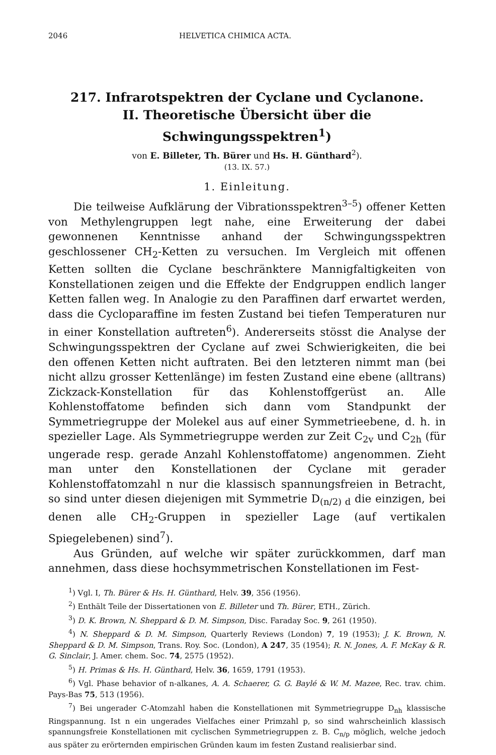2046 HELVETICA CHIMICA ACTA.
217. Infrarotspektren der Cyclane und Cyclanone.
II. Theoretische Übersicht über die Schwingungsspektren<sup>1</sup>)
von E. Billeter, Th. Bürer und Hs. H. Günthard<sup>2</sup>).
(13. IX. 57.)
1. Einleitung.
Die teilweise Aufklärung der Vibrationsspektren<sup>3–5</sup>) offener Ketten von Methylengruppen legt nahe, eine Erweiterung der dabei gewonnenen Kenntnisse anhand der Schwingungsspektren geschlossener CH<sub>2</sub>-Ketten zu versuchen. Im Vergleich mit offenen Ketten sollten die Cyclane beschränktere Mannigfaltigkeiten von Konstellationen zeigen und die Effekte der Endgruppen endlich langer Ketten fallen weg. In Analogie zu den Paraffinen darf erwartet werden, dass die Cycloparaffine im festen Zustand bei tiefen Temperaturen nur in einer Konstellation auftreten<sup>6</sup>). Andererseits stösst die Analyse der Schwingungsspektren der Cyclane auf zwei Schwierigkeiten, die bei den offenen Ketten nicht auftraten. Bei den letzteren nimmt man (bei nicht allzu grosser Kettenlänge) im festen Zustand eine ebene (alltrans) Zickzack-Konstellation für das Kohlenstoffgerüst an. Alle Kohlenstoffatome befinden sich dann vom Standpunkt der Symmetriegruppe der Molekel aus auf einer Symmetrieebene, d. h. in spezieller Lage. Als Symmetriegruppe werden zur Zeit C<sub>2v</sub> und C<sub>2h</sub> (für ungerade resp. gerade Anzahl Kohlenstoffatome) angenommen. Zieht man unter den Konstellationen der Cyclane mit gerader Kohlenstoffatomzahl n nur die klassisch spannungsfreien in Betracht, so sind unter diesen diejenigen mit Symmetrie D<sub>(n/2) d</sub> die einzigen, bei denen alle CH<sub>2</sub>-Gruppen in spezieller Lage (auf vertikalen Spiegelebenen) sind<sup>7</sup>).
Aus Gründen, auf welche wir später zurückkommen, darf man annehmen, dass diese hochsymmetrischen Konstellationen im Fest-
<sup>1</sup>) Vgl. I, Th. Bürer & Hs. H. Günthard, Helv. 39, 356 (1956).
<sup>2</sup>) Enthält Teile der Dissertationen von E. Billeter und Th. Bürer, ETH., Zürich.
<sup>3</sup>) D. K. Brown, N. Sheppard & D. M. Simpson, Disc. Faraday Soc. 9, 261 (1950).
<sup>4</sup>) N. Sheppard & D. M. Simpson, Quarterly Reviews (London) 7, 19 (1953); J. K. Brown, N. Sheppard & D. M. Simpson, Trans. Roy. Soc. (London), A 247, 35 (1954); R. N. Jones, A. F. McKay & R. G. Sinclair, J. Amer. chem. Soc. 74, 2575 (1952).
<sup>5</sup>) H. Primas & Hs. H. Günthard, Helv. 36, 1659, 1791 (1953).
<sup>6</sup>) Vgl. Phase behavior of n-alkanes, A. A. Schaerer, G. G. Baylé & W. M. Mazee, Rec. trav. chim. Pays-Bas 75, 513 (1956).
<sup>7</sup>) Bei ungerader C-Atomzahl haben die Konstellationen mit Symmetriegruppe D<sub>nh</sub> klassische Ringspannung. Ist n ein ungerades Vielfaches einer Primzahl p, so sind wahrscheinlich klassisch spannungsfreie Konstellationen mit cyclischen Symmetriegruppen z. B. C<sub>n/p</sub> möglich, welche jedoch aus später zu erörternden empirischen Gründen kaum im festen Zustand realisierbar sind.